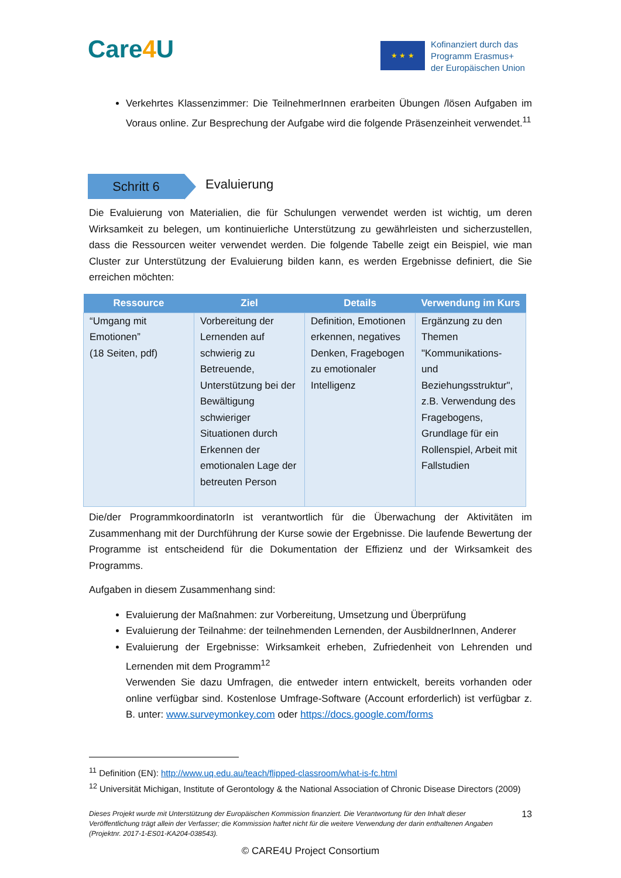Care4 U ★ ★ ★
Kofinanziert durch das
Programm Erasmus+
der Europäischen Union
Verkehrtes Klassenzimmer: Die TeilnehmerInnen erarbeiten Übungen /lösen Aufgaben im Voraus online. Zur Besprechung der Aufgabe wird die folgende Präsenzeinheit verwendet.<sup>11</sup>
Schritt 6 Evaluierung
Die Evaluierung von Materialien, die für Schulungen verwendet werden ist wichtig, um deren Wirksamkeit zu belegen, um kontinuierliche Unterstützung zu gewährleisten und sicherzustellen, dass die Ressourcen weiter verwendet werden. Die folgende Tabelle zeigt ein Beispiel, wie man Cluster zur Unterstützung der Evaluierung bilden kann, es werden Ergebnisse definiert, die Sie erreichen möchten:
| Ressource | Ziel | Details | Verwendung im Kurs |
| --- | --- | --- | --- |
| “Umgang mit Emotionen” (18 Seiten, pdf) | Vorbereitung der Lernenden auf schwierig zu Betreuende, Unterstützung bei der Bewältigung schwieriger Situationen durch Erkennen der emotionalen Lage der betreuten Person | Definition, Emotionen erkennen, negatives Denken, Fragebogen zu emotionaler Intelligenz | Ergänzung zu den Themen "Kommunikations- und Beziehungsstruktur", z.B. Verwendung des Fragebogens, Grundlage für ein Rollenspiel, Arbeit mit Fallstudien |
Die/der ProgrammkoordinatorIn ist verantwortlich für die Überwachung der Aktivitäten im Zusammenhang mit der Durchführung der Kurse sowie der Ergebnisse. Die laufende Bewertung der Programme ist entscheidend für die Dokumentation der Effizienz und der Wirksamkeit des Programms.
Aufgaben in diesem Zusammenhang sind:
Evaluierung der Maßnahmen: zur Vorbereitung, Umsetzung und Überprüfung
Evaluierung der Teilnahme: der teilnehmenden Lernenden, der AusbildnerInnen, Anderer
Evaluierung der Ergebnisse: Wirksamkeit erheben, Zufriedenheit von Lehrenden und Lernenden mit dem Programm<sup>12</sup>
Verwenden Sie dazu Umfragen, die entweder intern entwickelt, bereits vorhanden oder online verfügbar sind. Kostenlose Umfrage-Software (Account erforderlich) ist verfügbar z. B. unter: www.surveymonkey.com oder https://docs.google.com/forms
<sup>11</sup> Definition (EN): http://www.uq.edu.au/teach/flipped-classroom/what-is-fc.html
<sup>12</sup> Universität Michigan, Institute of Gerontology & the National Association of Chronic Disease Directors (2009)
Dieses Projekt wurde mit Unterstützung der Europäischen Kommission finanziert. Die Verantwortung für den Inhalt dieser Veröffentlichung trägt allein der Verfasser; die Kommission haftet nicht für die weitere Verwendung der darin enthaltenen Angaben (Projektnr. 2017-1-ES01-KA204-038543).
13
© CARE4U Project Consortium